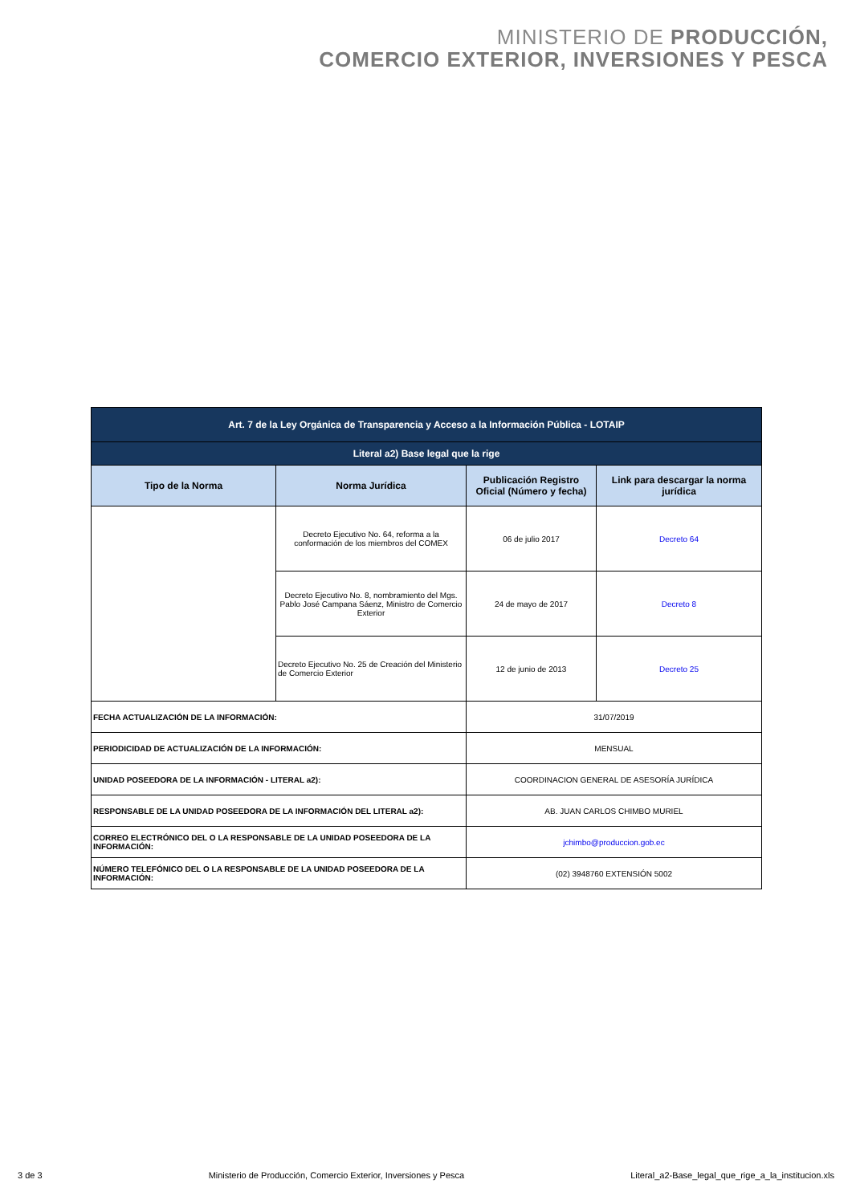MINISTERIO DE PRODUCCIÓN,
COMERCIO EXTERIOR, INVERSIONES Y PESCA
| Art. 7 de la Ley Orgánica de Transparencia y Acceso a la Información Pública - LOTAIP | | | |
| Literal a2) Base legal que la rige | | | |
| Tipo de la Norma | Norma Jurídica | Publicación Registro Oficial (Número y fecha) | Link para descargar la norma jurídica |
| | Decreto Ejecutivo No. 64, reforma a la conformación de los miembros del COMEX | 06 de julio 2017 | Decreto 64 |
| | Decreto Ejecutivo No. 8, nombramiento del Mgs. Pablo José Campana Sáenz, Ministro de Comercio Exterior | 24 de mayo de 2017 | Decreto 8 |
| | Decreto Ejecutivo No. 25 de Creación del Ministerio de Comercio Exterior | 12 de junio de 2013 | Decreto 25 |
| FECHA ACTUALIZACIÓN DE LA INFORMACIÓN: | | 31/07/2019 | |
| PERIODICIDAD DE ACTUALIZACIÓN DE LA INFORMACIÓN: | | MENSUAL | |
| UNIDAD POSEEDORA DE LA INFORMACIÓN - LITERAL a2): | | COORDINACION GENERAL DE ASESORÍA JURÍDICA | |
| RESPONSABLE DE LA UNIDAD POSEEDORA DE LA INFORMACIÓN DEL LITERAL a2): | | AB. JUAN CARLOS CHIMBO MURIEL | |
| CORREO ELECTRÓNICO DEL O LA RESPONSABLE DE LA UNIDAD POSEEDORA DE LA INFORMACIÓN: | | jchimbo@produccion.gob.ec | |
| NÚMERO TELEFÓNICO DEL O LA RESPONSABLE DE LA UNIDAD POSEEDORA DE LA INFORMACIÓN: | | (02) 3948760 EXTENSIÓN 5002 | |
3 de 3 Ministerio de Producción, Comercio Exterior, Inversiones y Pesca Literal_a2-Base_legal_que_rige_a_la_institucion.xls